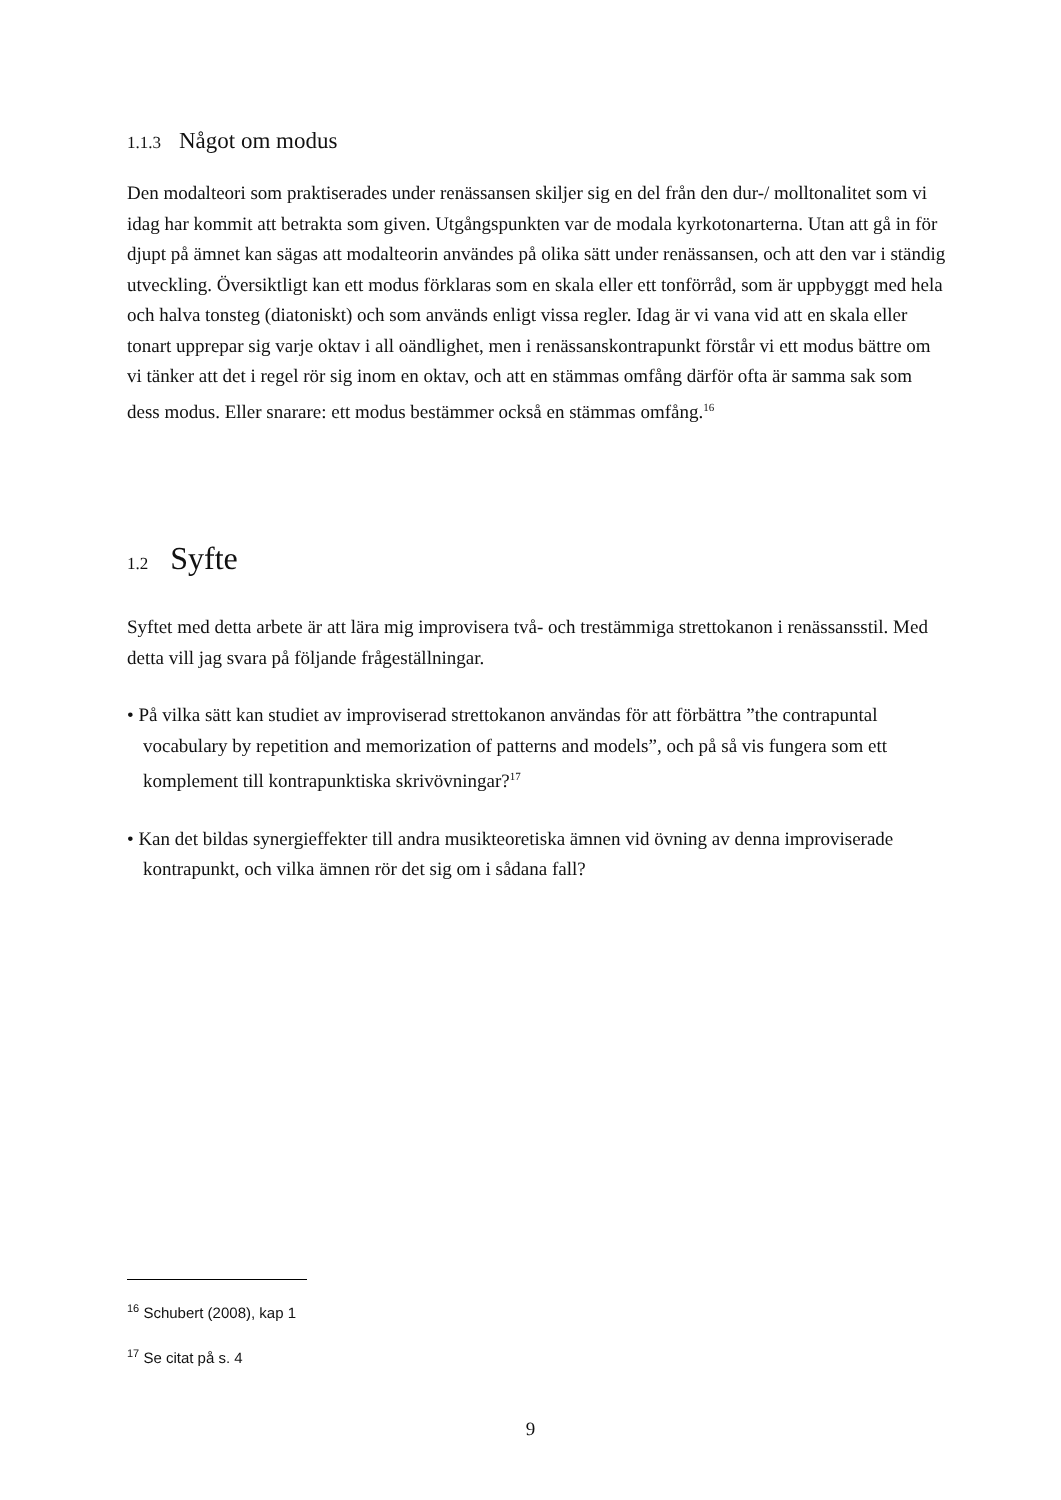1.1.3 Något om modus
Den modalteori som praktiserades under renässansen skiljer sig en del från den dur-/ molltonalitet som vi idag har kommit att betrakta som given. Utgångspunkten var de modala kyrkotonarterna. Utan att gå in för djupt på ämnet kan sägas att modalteorin användes på olika sätt under renässansen, och att den var i ständig utveckling. Översiktligt kan ett modus förklaras som en skala eller ett tonförråd, som är uppbyggt med hela och halva tonsteg (diatoniskt) och som används enligt vissa regler. Idag är vi vana vid att en skala eller tonart upprepar sig varje oktav i all oändlighet, men i renässanskontrapunkt förstår vi ett modus bättre om vi tänker att det i regel rör sig inom en oktav, och att en stämmas omfång därför ofta är samma sak som dess modus. Eller snarare: ett modus bestämmer också en stämmas omfång.<sup>16</sup>
1.2 Syfte
Syftet med detta arbete är att lära mig improvisera två- och trestämmiga strettokanon i renässansstil. Med detta vill jag svara på följande frågeställningar.
• På vilka sätt kan studiet av improviserad strettokanon användas för att förbättra ”the contrapuntal vocabulary by repetition and memorization of patterns and models”, och på så vis fungera som ett komplement till kontrapunktiska skrivövningar?<sup>17</sup>
• Kan det bildas synergieffekter till andra musikteoretiska ämnen vid övning av denna improviserade kontrapunkt, och vilka ämnen rör det sig om i sådana fall?
<sup>16</sup> Schubert (2008), kap 1
<sup>17</sup> Se citat på s. 4
9